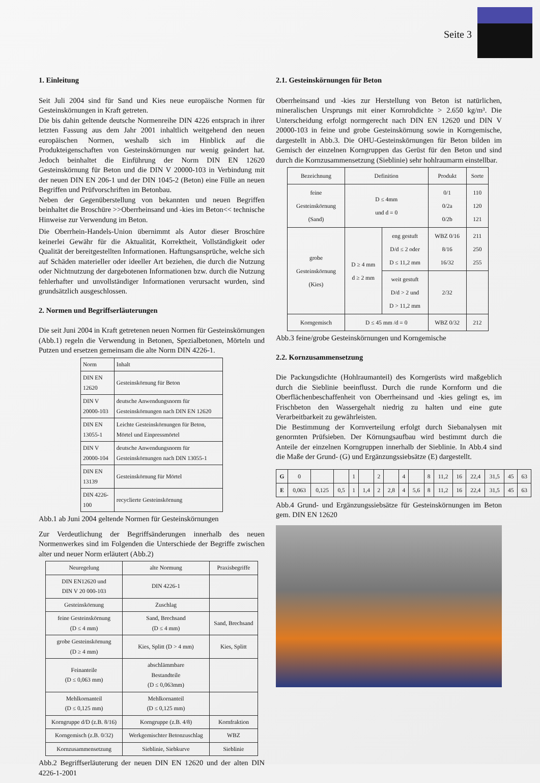Seite 3
1. Einleitung
Seit Juli 2004 sind für Sand und Kies neue europäische Normen für Gesteinskörnungen in Kraft getreten.
Die bis dahin geltende deutsche Normenreihe DIN 4226 entsprach in ihrer letzten Fassung aus dem Jahr 2001 inhaltlich weitgehend den neuen europäischen Normen, weshalb sich im Hinblick auf die Produkteigenschaften von Gesteinskörnungen nur wenig geändert hat. Jedoch beinhaltet die Einführung der Norm DIN EN 12620 Gesteinskörnung für Beton und die DIN V 20000-103 in Verbindung mit der neuen DIN EN 206-1 und der DIN 1045-2 (Beton) eine Fülle an neuen Begriffen und Prüfvorschriften im Betonbau.
Neben der Gegenüberstellung von bekannten und neuen Begriffen beinhaltet die Broschüre >>Oberrheinsand und -kies im Beton<< technische Hinweise zur Verwendung im Beton.
Die Oberrhein-Handels-Union übernimmt als Autor dieser Broschüre keinerlei Gewähr für die Aktualität, Korrektheit, Vollständigkeit oder Qualität der bereitgestellten Informationen. Haftungsansprüche, welche sich auf Schäden materieller oder ideeller Art beziehen, die durch die Nutzung oder Nichtnutzung der dargebotenen Informationen bzw. durch die Nutzung fehlerhafter und unvollständiger Informationen verursacht wurden, sind grundsätzlich ausgeschlossen.
2. Normen und Begriffserläuterungen
Die seit Juni 2004 in Kraft getretenen neuen Normen für Gesteinskörnungen (Abb.1) regeln die Verwendung in Betonen, Spezialbetonen, Mörteln und Putzen und ersetzen gemeinsam die alte Norm DIN 4226-1.
| Norm | Inhalt |
| --- | --- |
| DIN EN 12620 | Gesteinskörnung für Beton |
| DIN V 20000-103 | deutsche Anwendungsnorm für Gesteinskörnungen nach DIN EN 12620 |
| DIN EN 13055-1 | Leichte Gesteinskörnungen für Beton, Mörtel und Einpressmörtel |
| DIN V 20000-104 | deutsche Anwendungsnorm für Gesteinskörnungen nach DIN 13055-1 |
| DIN EN 13139 | Gesteinskörnung für Mörtel |
| DIN 4226-100 | recyclierte Gesteinskörnung |
Abb.1 ab Juni 2004 geltende Normen für Gesteinskörnungen
Zur Verdeutlichung der Begriffsänderungen innerhalb des neuen Normenwerkes sind im Folgenden die Unterschiede der Begriffe zwischen alter und neuer Norm erläutert (Abb.2)
| Neuregelung | alte Normung | Praxisbegriffe |
| --- | --- | --- |
| DIN EN12620 und DIN V 20 000-103 | DIN 4226-1 | |
| Gesteinskörnung | Zuschlag | |
| feine Gesteinskörnung (D ≤ 4 mm) | Sand, Brechsand (D ≤ 4 mm) | Sand, Brechsand |
| grobe Gesteinskörnung (D ≥ 4 mm) | Kies, Splitt (D > 4 mm) | Kies, Splitt |
| Feinanteile (D ≤ 0,063 mm) | abschlämmbare Bestandteile (D ≤ 0,063mm) | |
| Mehlkornanteil (D ≤ 0,125 mm) | Mehlkornanteil (D ≤ 0,125 mm) | |
| Korngruppe d/D (z.B. 8/16) | Korngruppe (z.B. 4/8) | Kornfraktion |
| Korngemisch (z.B. 0/32) | Werkgemischter Betonzuschlag | WBZ |
| Kornzusammensetzung | Sieblinie, Siebkurve | Sieblinie |
Abb.2 Begriffserläuterung der neuen DIN EN 12620 und der alten DIN 4226-1-2001
2.1. Gesteinskörnungen für Beton
Oberrheinsand und -kies zur Herstellung von Beton ist natürlichen, mineralischen Ursprungs mit einer Kornrohdichte > 2.650 kg/m³. Die Unterscheidung erfolgt normgerecht nach DIN EN 12620 und DIN V 20000-103 in feine und grobe Gesteinskörnung sowie in Korngemische, dargestellt in Abb.3. Die OHU-Gesteinskörnungen für Beton bilden im Gemisch der einzelnen Korngruppen das Gerüst für den Beton und sind durch die Kornzusammensetzung (Sieblinie) sehr hohlraumarm einstellbar.
| Bezeichnung | Definition | | Produkt | Sorte |
| --- | --- | --- | --- | --- |
| feine Gesteinskörnung (Sand) | D ≤ 4mm und d = 0 | | 0/1 0/2a 0/2b | 110 120 121 |
| grobe Gesteinskörnung (Kies) | D ≥ 4 mm d ≥ 2 mm | eng gestuft D/d ≤ 2 oder D ≤ 11,2 mm | WBZ 0/16 8/16 16/32 | 211 250 255 |
| | | weit gestuft D/d > 2 und D > 11,2 mm | 2/32 | |
| Korngemisch | D ≤ 45 mm /d = 0 | | WBZ 0/32 | 212 |
Abb.3 feine/grobe Gesteinskörnungen und Korngemische
2.2. Kornzusammensetzung
Die Packungsdichte (Hohlraumanteil) des Korngerüsts wird maßgeblich durch die Sieblinie beeinflusst. Durch die runde Kornform und die Oberflächenbeschaffenheit von Oberrheinsand und -kies gelingt es, im Frischbeton den Wassergehalt niedrig zu halten und eine gute Verarbeitbarkeit zu gewährleisten.
Die Bestimmung der Kornverteilung erfolgt durch Siebanalysen mit genormten Prüfsieben. Der Körnungsaufbau wird bestimmt durch die Anteile der einzelnen Korngruppen innerhalb der Sieblinie. In Abb.4 sind die Maße der Grund- (G) und Ergänzungssiebsätze (E) dargestellt.
| G | 0 | | | 1 | | 2 | | 4 | | 8 | 11,2 | 16 | 22,4 | 31,5 | 45 | 63 |
| E | 0,063 | 0,125 | 0,5 | 1 | 1,4 | 2 | 2,8 | 4 | 5,6 | 8 | 11,2 | 16 | 22,4 | 31,5 | 45 | 63 |
Abb.4 Grund- und Ergänzungssiebsätze für Gesteinskörnungen im Beton gem. DIN EN 12620